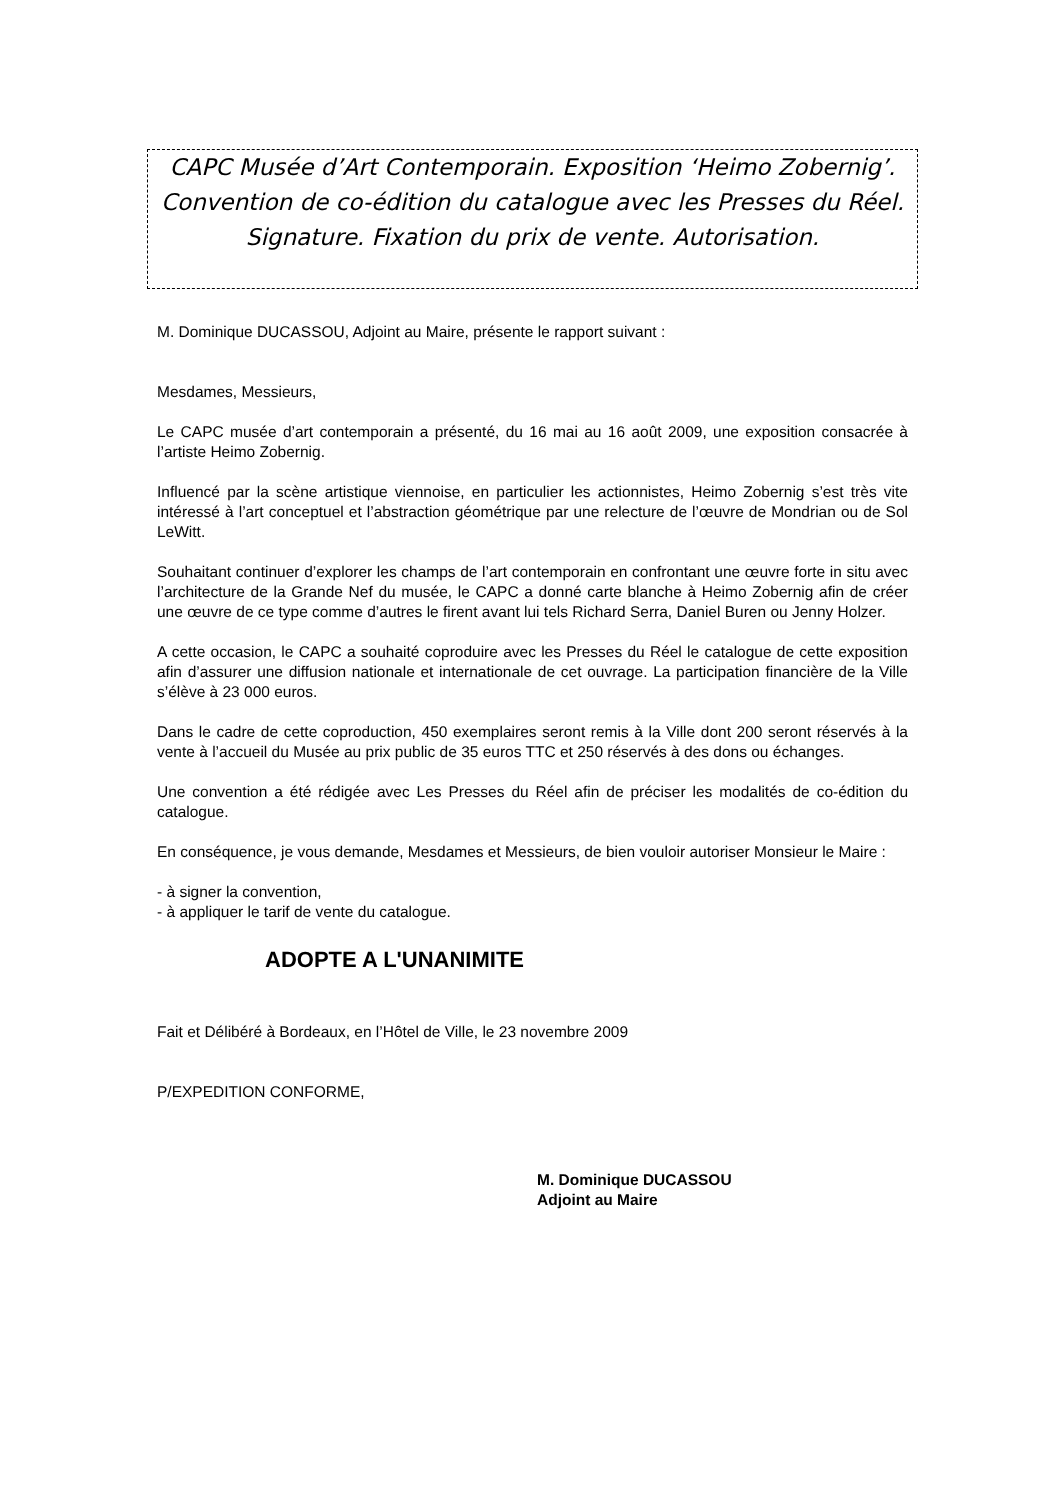CAPC Musée d’Art Contemporain. Exposition ‘Heimo Zobernig’. Convention de co-édition du catalogue avec les Presses du Réel. Signature. Fixation du prix de vente. Autorisation.
M. Dominique DUCASSOU, Adjoint au Maire, présente le rapport suivant :
Mesdames, Messieurs,
Le CAPC musée d’art contemporain a présenté, du 16 mai au 16 août 2009, une exposition consacrée à l’artiste Heimo Zobernig.
Influencé par la scène artistique viennoise, en particulier les actionnistes, Heimo Zobernig s’est très vite intéressé à l’art conceptuel et l’abstraction géométrique par une relecture de l’œuvre de Mondrian ou de Sol LeWitt.
Souhaitant continuer d’explorer les champs de l’art contemporain en confrontant une œuvre forte in situ avec l’architecture de la Grande Nef du musée, le CAPC a donné carte blanche à Heimo Zobernig afin de créer une œuvre de ce type comme d’autres le firent avant lui tels Richard Serra, Daniel Buren ou Jenny Holzer.
A cette occasion, le CAPC a souhaité coproduire avec les Presses du Réel le catalogue de cette exposition afin d’assurer une diffusion nationale et internationale de cet ouvrage. La participation financière de la Ville s’élève à 23 000 euros.
Dans le cadre de cette coproduction, 450 exemplaires seront remis à la Ville dont 200 seront réservés à la vente à l’accueil du Musée au prix public de 35 euros TTC et 250 réservés à des dons ou échanges.
Une convention a été rédigée avec Les Presses du Réel afin de préciser les modalités de co-édition du catalogue.
En conséquence, je vous demande, Mesdames et Messieurs, de bien vouloir autoriser Monsieur le Maire :
- à signer la convention,
- à appliquer le tarif de vente du catalogue.
ADOPTE A L'UNANIMITE
Fait et Délibéré à Bordeaux, en l’Hôtel de Ville, le 23 novembre 2009
P/EXPEDITION CONFORME,
M. Dominique DUCASSOU
Adjoint au Maire